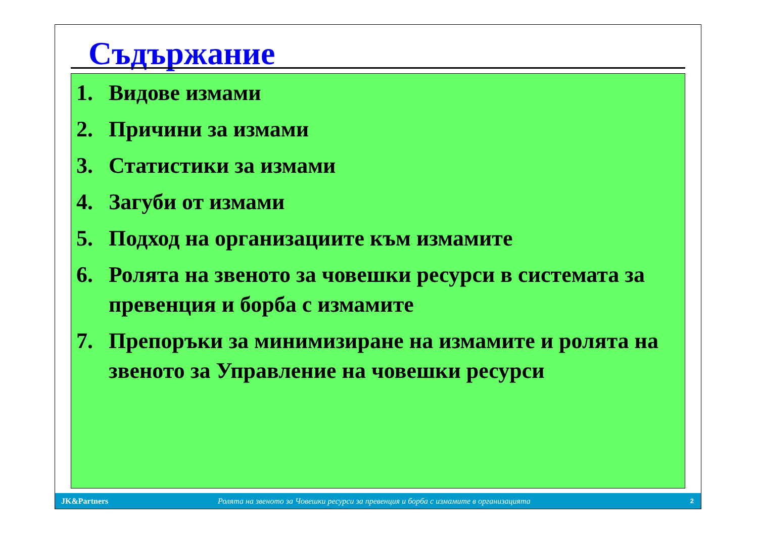Съдържание
1. Видове измами
2. Причини за измами
3. Статистики за измами
4. Загуби от измами
5. Подход на организациите към измамите
6. Ролята на звеното за човешки ресурси в системата за превенция и борба с измамите
7. Препоръки за минимизиране на измамите и ролята на звеното за Управление на човешки ресурси
JK&Partners Ролята на звеното за Човешки ресурси за превенция и борба с измамите в организацията 2